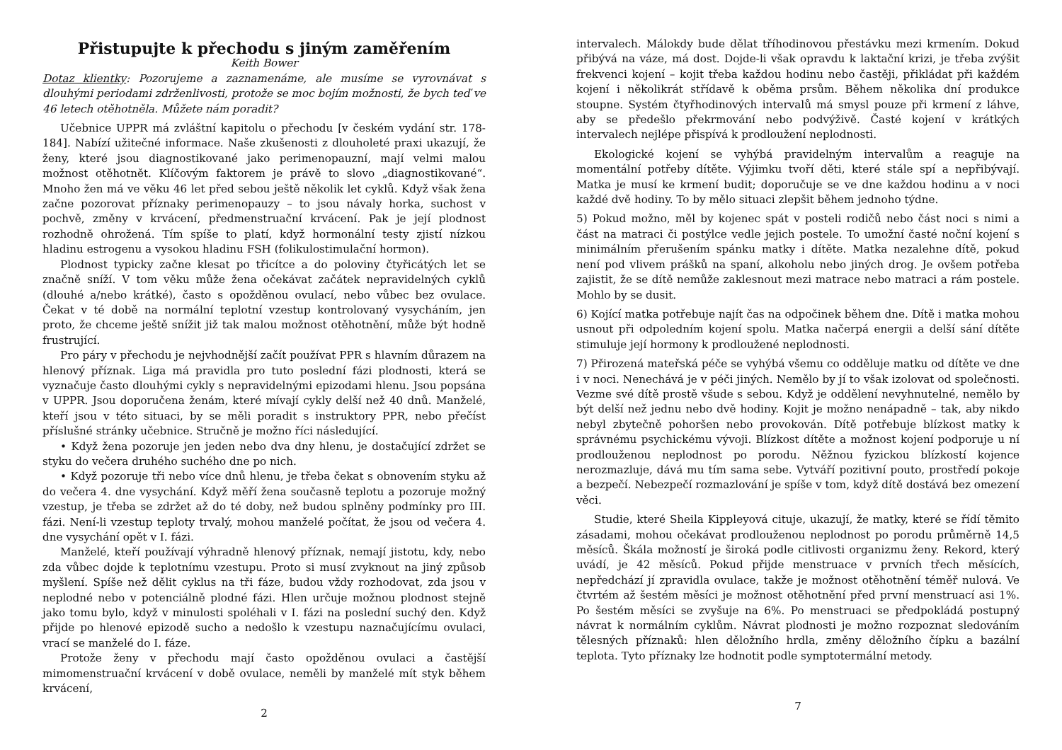Přistupujte k přechodu s jiným zaměřením
Keith Bower
Dotaz klientky: Pozorujeme a zaznamenáme, ale musíme se vyrovnávat s dlouhými periodami zdrženlivosti, protože se moc bojím možnosti, že bych teď ve 46 letech otěhotněla. Můžete nám poradit?
Učebnice UPPR má zvláštní kapitolu o přechodu [v českém vydání str. 178-184]. Nabízí užitečné informace. Naše zkušenosti z dlouholeté praxi ukazují, že ženy, které jsou diagnostikované jako perimenopauzní, mají velmi malou možnost otěhotnět. Klíčovým faktorem je právě to slovo „diagnostikované“. Mnoho žen má ve věku 46 let před sebou ještě několik let cyklů. Když však žena začne pozorovat příznaky perimenopauzy – to jsou návaly horka, suchost v pochvě, změny v krvácení, předmenstruační krvácení. Pak je její plodnost rozhodně ohrožená. Tím spíše to platí, když hormonální testy zjistí nízkou hladinu estrogenu a vysokou hladinu FSH (folikulostimulační hormon).
Plodnost typicky začne klesat po třicítce a do poloviny čtyřicátých let se značně sníží. V tom věku může žena očekávat začátek nepravidelných cyklů (dlouhé a/nebo krátké), často s opožděnou ovulací, nebo vůbec bez ovulace. Čekat v té době na normální teplotní vzestup kontrolovaný vysycháním, jen proto, že chceme ještě snížit již tak malou možnost otěhotnění, může být hodně frustrující.
Pro páry v přechodu je nejvhodnější začít používat PPR s hlavním důrazem na hlenový příznak. Liga má pravidla pro tuto poslední fázi plodnosti, která se vyznačuje často dlouhými cykly s nepravidelnými epizodami hlenu. Jsou popsána v UPPR. Jsou doporučena ženám, které mívají cykly delší než 40 dnů. Manželé, kteří jsou v této situaci, by se měli poradit s instruktory PPR, nebo přečíst příslušné stránky učebnice. Stručně je možno říci následující.
• Když žena pozoruje jen jeden nebo dva dny hlenu, je dostačující zdržet se styku do večera druhého suchého dne po nich.
• Když pozoruje tři nebo více dnů hlenu, je třeba čekat s obnovením styku až do večera 4. dne vysychání. Když měří žena současně teplotu a pozoruje možný vzestup, je třeba se zdržet až do té doby, než budou splněny podmínky pro III. fázi. Není-li vzestup teploty trvalý, mohou manželé počítat, že jsou od večera 4. dne vysychání opět v I. fázi.
Manželé, kteří používají výhradně hlenový příznak, nemají jistotu, kdy, nebo zda vůbec dojde k teplotnímu vzestupu. Proto si musí zvyknout na jiný způsob myšlení. Spíše než dělit cyklus na tři fáze, budou vždy rozhodovat, zda jsou v neplodné nebo v potenciálně plodné fázi. Hlen určuje možnou plodnost stejně jako tomu bylo, když v minulosti spoléhali v I. fázi na poslední suchý den. Když přijde po hlenové epizodě sucho a nedošlo k vzestupu naznačujícímu ovulaci, vrací se manželé do I. fáze.
Protože ženy v přechodu mají často opožděnou ovulaci a častější mimomenstruační krvácení v době ovulace, neměli by manželé mít styk během krvácení,
2
intervalech. Málokdy bude dělat tříhodinovou přestávku mezi krmením. Dokud přibývá na váze, má dost. Dojde-li však opravdu k laktační krizi, je třeba zvýšit frekvenci kojení – kojit třeba každou hodinu nebo častěji, přikládat při každém kojení i několikrát střídavě k oběma prsům. Během několika dní produkce stoupne. Systém čtyřhodinových intervalů má smysl pouze při krmení z láhve, aby se předešlo překrmování nebo podvýživě. Časté kojení v krátkých intervalech nejlépe přispívá k prodloužení neplodnosti.
Ekologické kojení se vyhýbá pravidelným intervalům a reaguje na momentální potřeby dítěte. Výjimku tvoří děti, které stále spí a nepřibývají. Matka je musí ke krmení budit; doporučuje se ve dne každou hodinu a v noci každé dvě hodiny. To by mělo situaci zlepšit během jednoho týdne.
5) Pokud možno, měl by kojenec spát v posteli rodičů nebo část noci s nimi a část na matraci či postýlce vedle jejich postele. To umožní časté noční kojení s minimálním přerušením spánku matky i dítěte. Matka nezalehne dítě, pokud není pod vlivem prášků na spaní, alkoholu nebo jiných drog. Je ovšem potřeba zajistit, že se dítě nemůže zaklesnout mezi matrace nebo matraci a rám postele. Mohlo by se dusit.
6) Kojící matka potřebuje najít čas na odpočinek během dne. Dítě i matka mohou usnout při odpoledním kojení spolu. Matka načerpá energii a delší sání dítěte stimuluje její hormony k prodloužené neplodnosti.
7) Přirozená mateřská péče se vyhýbá všemu co odděluje matku od dítěte ve dne i v noci. Nenechává je v péči jiných. Nemělo by jí to však izolovat od společnosti. Vezme své dítě prostě všude s sebou. Když je oddělení nevyhnutelné, nemělo by být delší než jednu nebo dvě hodiny. Kojit je možno nenápadně – tak, aby nikdo nebyl zbytečně pohoršen nebo provokován. Dítě potřebuje blízkost matky k správnému psychickému vývoji. Blízkost dítěte a možnost kojení podporuje u ní prodlouženou neplodnost po porodu. Něžnou fyzickou blízkostí kojence nerozmazluje, dává mu tím sama sebe. Vytváří pozitivní pouto, prostředí pokoje a bezpečí. Nebezpečí rozmazlování je spíše v tom, když dítě dostává bez omezení věci.
Studie, které Sheila Kippleyová cituje, ukazují, že matky, které se řídí těmito zásadami, mohou očekávat prodlouženou neplodnost po porodu průměrně 14,5 měsíců. Škála možností je široká podle citlivosti organizmu ženy. Rekord, který uvádí, je 42 měsíců. Pokud přijde menstruace v prvních třech měsících, nepředchází jí zpravidla ovulace, takže je možnost otěhotnění téměř nulová. Ve čtvrtém až šestém měsíci je možnost otěhotnění před první menstruací asi 1%. Po šestém měsíci se zvyšuje na 6%. Po menstruaci se předpokládá postupný návrat k normálním cyklům. Návrat plodnosti je možno rozpoznat sledováním tělesných příznaků: hlen děložního hrdla, změny děložního čípku a bazální teplota. Tyto příznaky lze hodnotit podle symptotermální metody.
7